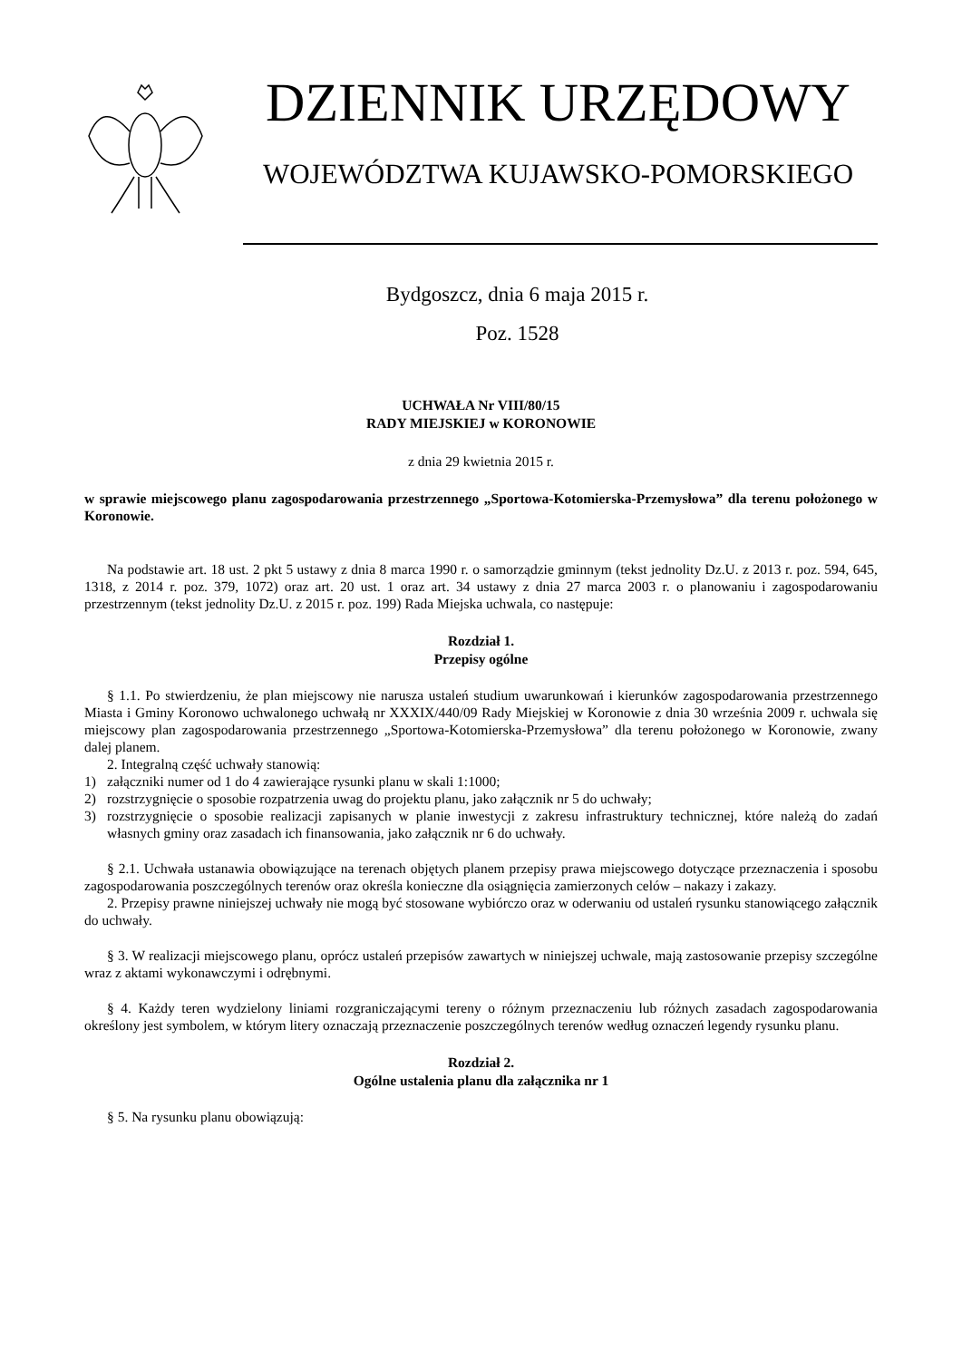DZIENNIK URZĘDOWY
WOJEWÓDZTWA KUJAWSKO-POMORSKIEGO
Bydgoszcz, dnia 6 maja 2015 r.
Poz. 1528
UCHWAŁA Nr VIII/80/15
RADY MIEJSKIEJ w KORONOWIE
z dnia 29 kwietnia 2015 r.
w sprawie miejscowego planu zagospodarowania przestrzennego „Sportowa-Kotomierska-Przemysłowa” dla terenu położonego w Koronowie.
Na podstawie art. 18 ust. 2 pkt 5 ustawy z dnia 8 marca 1990 r. o samorządzie gminnym (tekst jednolity Dz.U. z 2013 r. poz. 594, 645, 1318, z 2014 r. poz. 379, 1072) oraz art. 20 ust. 1 oraz art. 34 ustawy z dnia 27 marca 2003 r. o planowaniu i zagospodarowaniu przestrzennym (tekst jednolity Dz.U. z 2015 r. poz. 199) Rada Miejska uchwala, co następuje:
Rozdział 1.
Przepisy ogólne
§ 1.1. Po stwierdzeniu, że plan miejscowy nie narusza ustaleń studium uwarunkowań i kierunków zagospodarowania przestrzennego Miasta i Gminy Koronowo uchwalonego uchwałą nr XXXIX/440/09 Rady Miejskiej w Koronowie z dnia 30 września 2009 r. uchwala się miejscowy plan zagospodarowania przestrzennego „Sportowa-Kotomierska-Przemysłowa” dla terenu położonego w Koronowie, zwany dalej planem.
2. Integralną część uchwały stanowią:
1) załączniki numer od 1 do 4 zawierające rysunki planu w skali 1:1000;
2) rozstrzygnięcie o sposobie rozpatrzenia uwag do projektu planu, jako załącznik nr 5 do uchwały;
3) rozstrzygnięcie o sposobie realizacji zapisanych w planie inwestycji z zakresu infrastruktury technicznej, które należą do zadań własnych gminy oraz zasadach ich finansowania, jako załącznik nr 6 do uchwały.
§ 2.1. Uchwała ustanawia obowiązujące na terenach objętych planem przepisy prawa miejscowego dotyczące przeznaczenia i sposobu zagospodarowania poszczególnych terenów oraz określa konieczne dla osiągnięcia zamierzonych celów – nakazy i zakazy.
2. Przepisy prawne niniejszej uchwały nie mogą być stosowane wybiórczo oraz w oderwaniu od ustaleń rysunku stanowiącego załącznik do uchwały.
§ 3. W realizacji miejscowego planu, oprócz ustaleń przepisów zawartych w niniejszej uchwale, mają zastosowanie przepisy szczególne wraz z aktami wykonawczymi i odrębnymi.
§ 4. Każdy teren wydzielony liniami rozgraniczającymi tereny o różnym przeznaczeniu lub różnych zasadach zagospodarowania określony jest symbolem, w którym litery oznaczają przeznaczenie poszczególnych terenów według oznaczeń legendy rysunku planu.
Rozdział 2.
Ogólne ustalenia planu dla załącznika nr 1
§ 5. Na rysunku planu obowiązują: